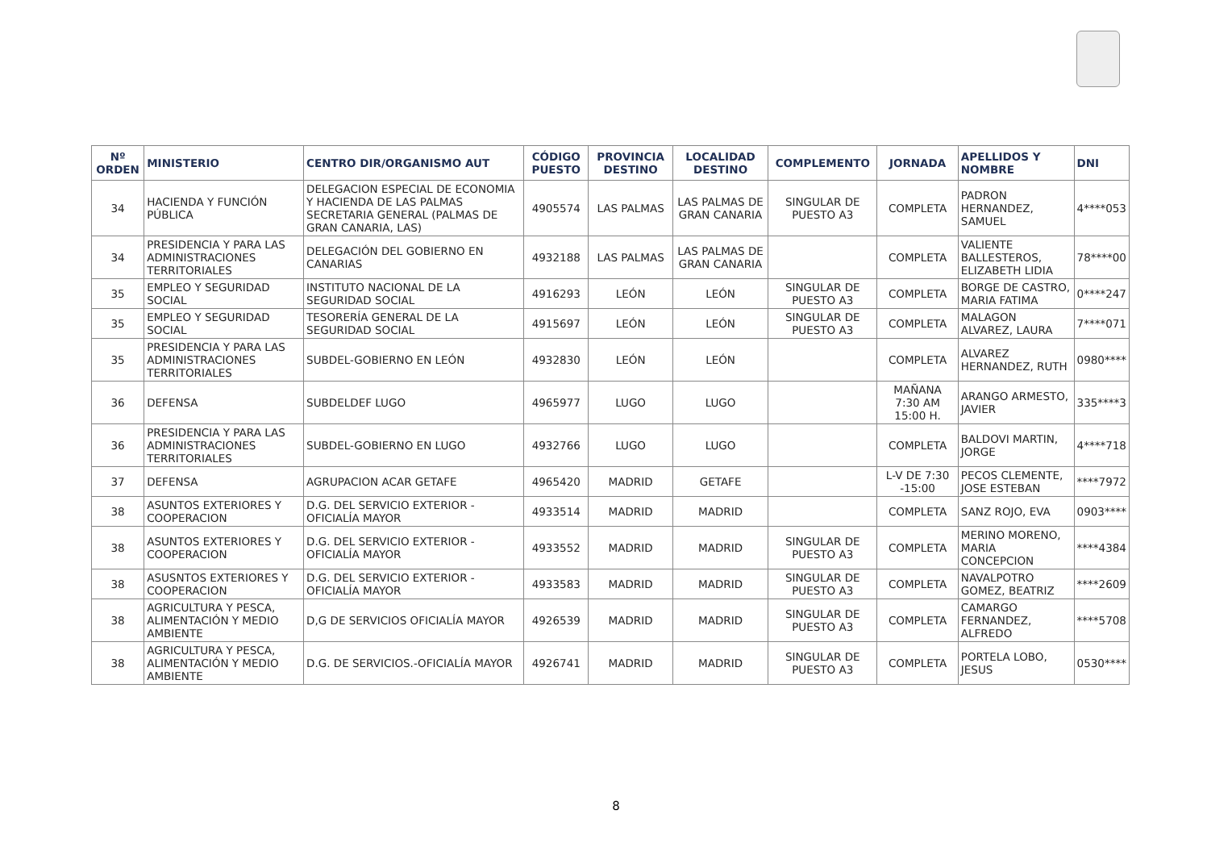| Nº ORDEN | MINISTERIO | CENTRO DIR/ORGANISMO AUT | CÓDIGO PUESTO | PROVINCIA DESTINO | LOCALIDAD DESTINO | COMPLEMENTO | JORNADA | APELLIDOS Y NOMBRE | DNI |
| --- | --- | --- | --- | --- | --- | --- | --- | --- | --- |
| 34 | HACIENDA Y FUNCIÓN PÚBLICA | DELEGACION ESPECIAL DE ECONOMIA Y HACIENDA DE LAS PALMAS SECRETARIA GENERAL (PALMAS DE GRAN CANARIA, LAS) | 4905574 | LAS PALMAS | LAS PALMAS DE GRAN CANARIA | SINGULAR DE PUESTO A3 | COMPLETA | PADRON HERNANDEZ, SAMUEL | 4****053 |
| 34 | PRESIDENCIA Y PARA LAS ADMINISTRACIONES TERRITORIALES | DELEGACIÓN DEL GOBIERNO EN CANARIAS | 4932188 | LAS PALMAS | LAS PALMAS DE GRAN CANARIA | | COMPLETA | VALIENTE BALLESTEROS, ELIZABETH LIDIA | 78****00 |
| 35 | EMPLEO Y SEGURIDAD SOCIAL | INSTITUTO NACIONAL DE LA SEGURIDAD SOCIAL | 4916293 | LEÓN | LEÓN | SINGULAR DE PUESTO A3 | COMPLETA | BORGE DE CASTRO, MARIA FATIMA | 0****247 |
| 35 | EMPLEO Y SEGURIDAD SOCIAL | TESORERÍA GENERAL DE LA SEGURIDAD SOCIAL | 4915697 | LEÓN | LEÓN | SINGULAR DE PUESTO A3 | COMPLETA | MALAGON ALVAREZ, LAURA | 7****071 |
| 35 | PRESIDENCIA Y PARA LAS ADMINISTRACIONES TERRITORIALES | SUBDEL-GOBIERNO EN LEÓN | 4932830 | LEÓN | LEÓN | | COMPLETA | ALVAREZ HERNANDEZ, RUTH | 0980**** |
| 36 | DEFENSA | SUBDELDEF LUGO | 4965977 | LUGO | LUGO | | MAÑANA 7:30 AM 15:00 H. | ARANGO ARMESTO, JAVIER | 335****3 |
| 36 | PRESIDENCIA Y PARA LAS ADMINISTRACIONES TERRITORIALES | SUBDEL-GOBIERNO EN LUGO | 4932766 | LUGO | LUGO | | COMPLETA | BALDOVI MARTIN, JORGE | 4****718 |
| 37 | DEFENSA | AGRUPACION ACAR GETAFE | 4965420 | MADRID | GETAFE | | L-V DE 7:30 -15:00 | PECOS CLEMENTE, JOSE ESTEBAN | ****7972 |
| 38 | ASUNTOS EXTERIORES Y COOPERACION | D.G. DEL SERVICIO EXTERIOR -OFICIALÍA MAYOR | 4933514 | MADRID | MADRID | | COMPLETA | SANZ ROJO, EVA | 0903**** |
| 38 | ASUNTOS EXTERIORES Y COOPERACION | D.G. DEL SERVICIO EXTERIOR -OFICIALÍA MAYOR | 4933552 | MADRID | MADRID | SINGULAR DE PUESTO A3 | COMPLETA | MERINO MORENO, MARIA CONCEPCION | ****4384 |
| 38 | ASUSNTOS EXTERIORES Y COOPERACION | D.G. DEL SERVICIO EXTERIOR -OFICIALÍA MAYOR | 4933583 | MADRID | MADRID | SINGULAR DE PUESTO A3 | COMPLETA | NAVALPOTRO GOMEZ, BEATRIZ | ****2609 |
| 38 | AGRICULTURA Y PESCA, ALIMENTACIÓN Y MEDIO AMBIENTE | D,G DE SERVICIOS OFICIALÍA MAYOR | 4926539 | MADRID | MADRID | SINGULAR DE PUESTO A3 | COMPLETA | CAMARGO FERNANDEZ, ALFREDO | ****5708 |
| 38 | AGRICULTURA Y PESCA, ALIMENTACIÓN Y MEDIO AMBIENTE | D.G. DE SERVICIOS.-OFICIALÍA MAYOR | 4926741 | MADRID | MADRID | SINGULAR DE PUESTO A3 | COMPLETA | PORTELA LOBO, JESUS | 0530**** |
8